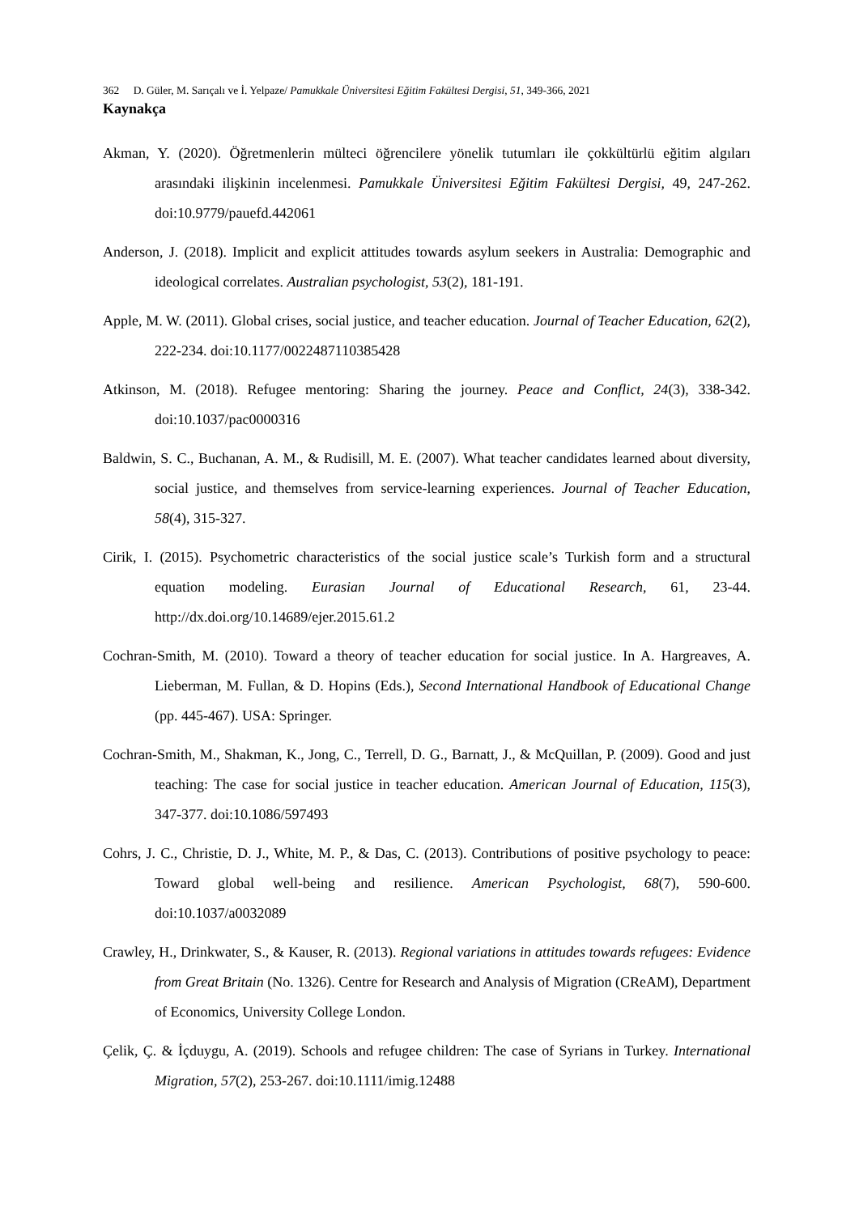362 D. Güler, M. Sarıçalı ve İ. Yelpaze/ Pamukkale Üniversitesi Eğitim Fakültesi Dergisi, 51, 349-366, 2021
Kaynakça
Akman, Y. (2020). Öğretmenlerin mülteci öğrencilere yönelik tutumları ile çokkültürlü eğitim algıları arasındaki ilişkinin incelenmesi. Pamukkale Üniversitesi Eğitim Fakültesi Dergisi, 49, 247-262. doi:10.9779/pauefd.442061
Anderson, J. (2018). Implicit and explicit attitudes towards asylum seekers in Australia: Demographic and ideological correlates. Australian psychologist, 53(2), 181-191.
Apple, M. W. (2011). Global crises, social justice, and teacher education. Journal of Teacher Education, 62(2), 222-234. doi:10.1177/0022487110385428
Atkinson, M. (2018). Refugee mentoring: Sharing the journey. Peace and Conflict, 24(3), 338-342. doi:10.1037/pac0000316
Baldwin, S. C., Buchanan, A. M., & Rudisill, M. E. (2007). What teacher candidates learned about diversity, social justice, and themselves from service-learning experiences. Journal of Teacher Education, 58(4), 315-327.
Cirik, I. (2015). Psychometric characteristics of the social justice scale’s Turkish form and a structural equation modeling. Eurasian Journal of Educational Research, 61, 23-44. http://dx.doi.org/10.14689/ejer.2015.61.2
Cochran-Smith, M. (2010). Toward a theory of teacher education for social justice. In A. Hargreaves, A. Lieberman, M. Fullan, & D. Hopins (Eds.), Second International Handbook of Educational Change (pp. 445-467). USA: Springer.
Cochran-Smith, M., Shakman, K., Jong, C., Terrell, D. G., Barnatt, J., & McQuillan, P. (2009). Good and just teaching: The case for social justice in teacher education. American Journal of Education, 115(3), 347-377. doi:10.1086/597493
Cohrs, J. C., Christie, D. J., White, M. P., & Das, C. (2013). Contributions of positive psychology to peace: Toward global well-being and resilience. American Psychologist, 68(7), 590-600. doi:10.1037/a0032089
Crawley, H., Drinkwater, S., & Kauser, R. (2013). Regional variations in attitudes towards refugees: Evidence from Great Britain (No. 1326). Centre for Research and Analysis of Migration (CReAM), Department of Economics, University College London.
Çelik, Ç. & İçduygu, A. (2019). Schools and refugee children: The case of Syrians in Turkey. International Migration, 57(2), 253-267. doi:10.1111/imig.12488